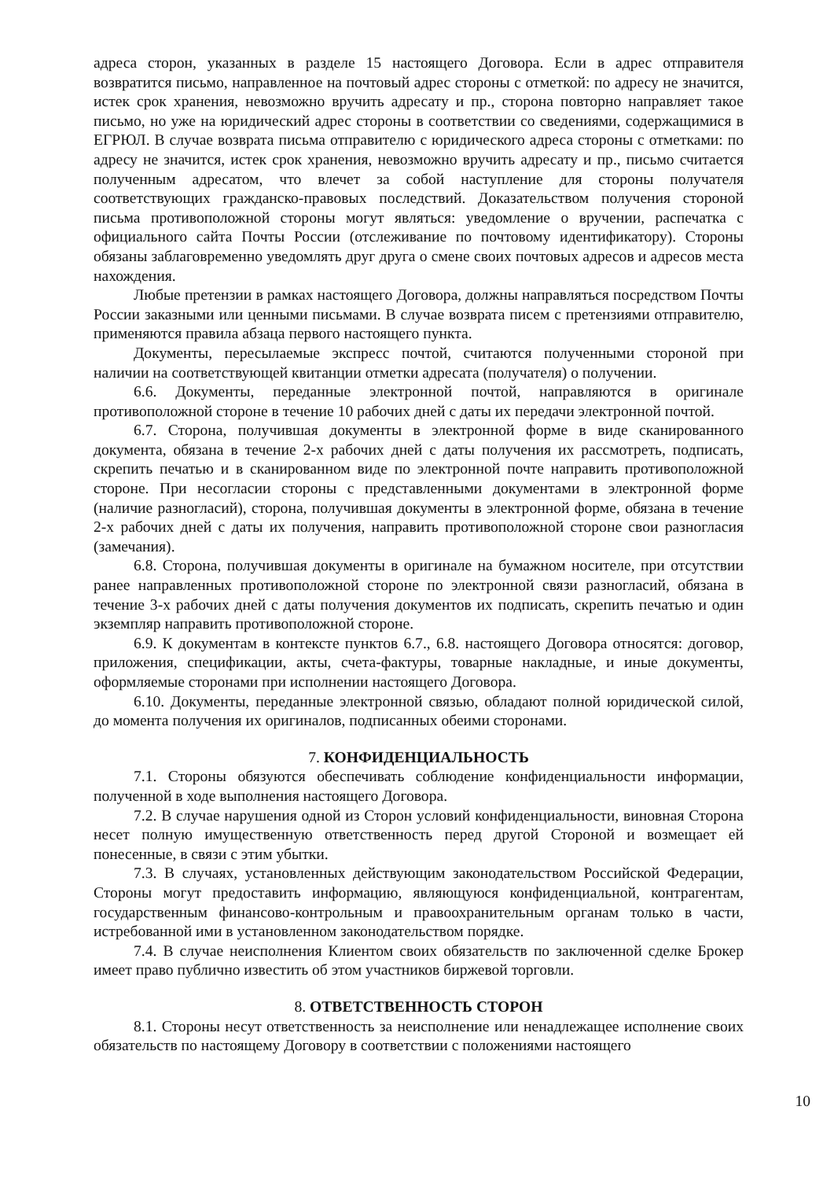адреса сторон, указанных в разделе 15 настоящего Договора. Если в адрес отправителя возвратится письмо, направленное на почтовый адрес стороны с отметкой: по адресу не значится, истек срок хранения, невозможно вручить адресату и пр., сторона повторно направляет такое письмо, но уже на юридический адрес стороны в соответствии со сведениями, содержащимися в ЕГРЮЛ. В случае возврата письма отправителю с юридического адреса стороны с отметками: по адресу не значится, истек срок хранения, невозможно вручить адресату и пр., письмо считается полученным адресатом, что влечет за собой наступление для стороны получателя соответствующих гражданско-правовых последствий. Доказательством получения стороной письма противоположной стороны могут являться: уведомление о вручении, распечатка с официального сайта Почты России (отслеживание по почтовому идентификатору). Стороны обязаны заблаговременно уведомлять друг друга о смене своих почтовых адресов и адресов места нахождения.
Любые претензии в рамках настоящего Договора, должны направляться посредством Почты России заказными или ценными письмами. В случае возврата писем с претензиями отправителю, применяются правила абзаца первого настоящего пункта.
Документы, пересылаемые экспресс почтой, считаются полученными стороной при наличии на соответствующей квитанции отметки адресата (получателя) о получении.
6.6. Документы, переданные электронной почтой, направляются в оригинале противоположной стороне в течение 10 рабочих дней с даты их передачи электронной почтой.
6.7. Сторона, получившая документы в электронной форме в виде сканированного документа, обязана в течение 2-х рабочих дней с даты получения их рассмотреть, подписать, скрепить печатью и в сканированном виде по электронной почте направить противоположной стороне. При несогласии стороны с представленными документами в электронной форме (наличие разногласий), сторона, получившая документы в электронной форме, обязана в течение 2-х рабочих дней с даты их получения, направить противоположной стороне свои разногласия (замечания).
6.8. Сторона, получившая документы в оригинале на бумажном носителе, при отсутствии ранее направленных противоположной стороне по электронной связи разногласий, обязана в течение 3-х рабочих дней с даты получения документов их подписать, скрепить печатью и один экземпляр направить противоположной стороне.
6.9. К документам в контексте пунктов 6.7., 6.8. настоящего Договора относятся: договор, приложения, спецификации, акты, счета-фактуры, товарные накладные, и иные документы, оформляемые сторонами при исполнении настоящего Договора.
6.10. Документы, переданные электронной связью, обладают полной юридической силой, до момента получения их оригиналов, подписанных обеими сторонами.
7. КОНФИДЕНЦИАЛЬНОСТЬ
7.1. Стороны обязуются обеспечивать соблюдение конфиденциальности информации, полученной в ходе выполнения настоящего Договора.
7.2. В случае нарушения одной из Сторон условий конфиденциальности, виновная Сторона несет полную имущественную ответственность перед другой Стороной и возмещает ей понесенные, в связи с этим убытки.
7.3. В случаях, установленных действующим законодательством Российской Федерации, Стороны могут предоставить информацию, являющуюся конфиденциальной, контрагентам, государственным финансово-контрольным и правоохранительным органам только в части, истребованной ими в установленном законодательством порядке.
7.4. В случае неисполнения Клиентом своих обязательств по заключенной сделке Брокер имеет право публично известить об этом участников биржевой торговли.
8. ОТВЕТСТВЕННОСТЬ СТОРОН
8.1. Стороны несут ответственность за неисполнение или ненадлежащее исполнение своих обязательств по настоящему Договору в соответствии с положениями настоящего
10